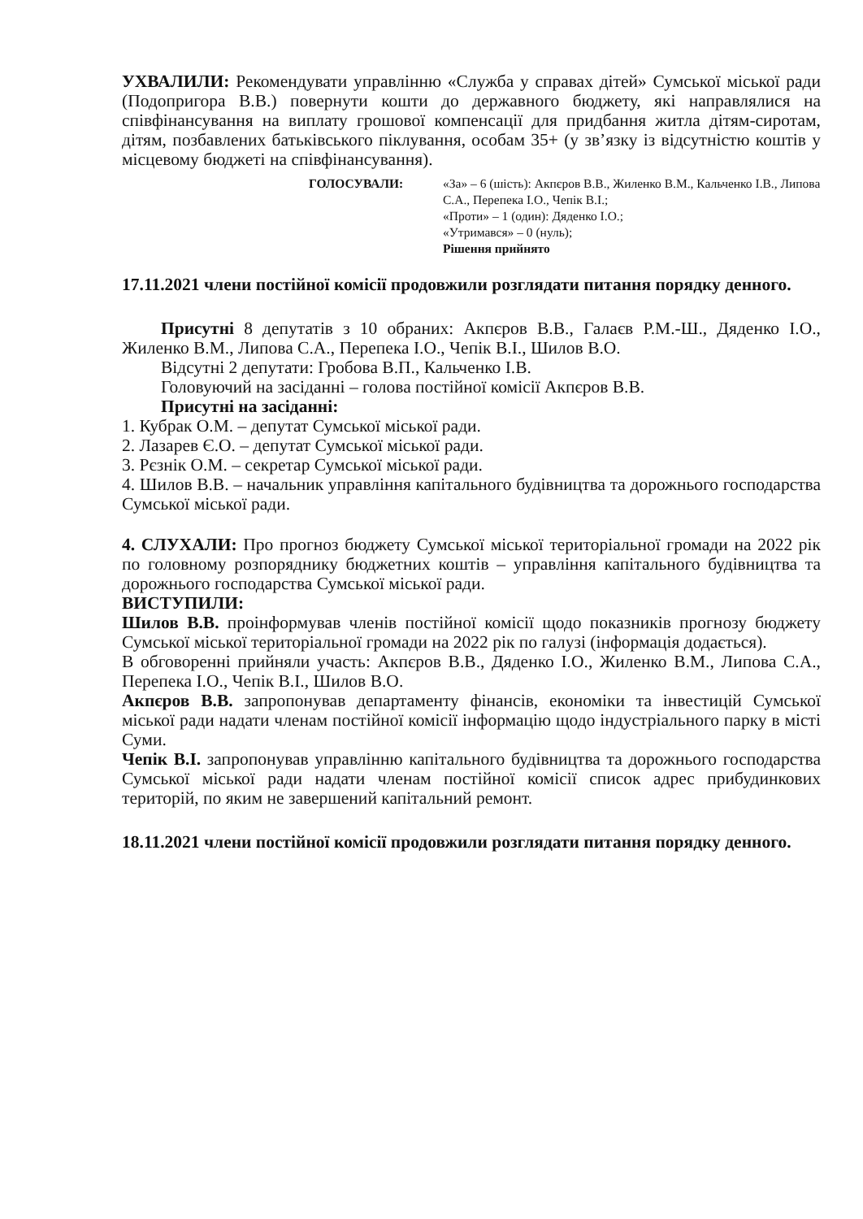УХВАЛИЛИ: Рекомендувати управлінню «Служба у справах дітей» Сумської міської ради (Подопригора В.В.) повернути кошти до державного бюджету, які направлялися на співфінансування на виплату грошової компенсації для придбання житла дітям-сиротам, дітям, позбавлених батьківського піклування, особам 35+ (у зв’язку із відсутністю коштів у місцевому бюджеті на співфінансування).
ГОЛОСУВАЛИ: «За» – 6 (шість): Акпєров В.В., Жиленко В.М., Кальченко І.В., Липова С.А., Перепека І.О., Чепік В.І.;
«Проти» – 1 (один): Дяденко І.О.;
«Утримався» – 0 (нуль);
Рішення прийнято
17.11.2021 члени постійної комісії продовжили розглядати питання порядку денного.
Присутні 8 депутатів з 10 обраних: Акпєров В.В., Галаєв Р.М.-Ш., Дяденко І.О., Жиленко В.М., Липова С.А., Перепека І.О., Чепік В.І., Шилов В.О.
Відсутні 2 депутати: Гробова В.П., Кальченко І.В.
Головуючий на засіданні – голова постійної комісії Акпєров В.В.
Присутні на засіданні:
1. Кубрак О.М. – депутат Сумської міської ради.
2. Лазарев Є.О. – депутат Сумської міської ради.
3. Рєзнік О.М. – секретар Сумської міської ради.
4. Шилов В.В. – начальник управління капітального будівництва та дорожнього господарства Сумської міської ради.
4. СЛУХАЛИ: Про прогноз бюджету Сумської міської територіальної громади на 2022 рік по головному розпоряднику бюджетних коштів – управління капітального будівництва та дорожнього господарства Сумської міської ради.
ВИСТУПИЛИ:
Шилов В.В. проінформував членів постійної комісії щодо показників прогнозу бюджету Сумської міської територіальної громади на 2022 рік по галузі (інформація додається).
В обговоренні прийняли участь: Акпєров В.В., Дяденко І.О., Жиленко В.М., Липова С.А., Перепека І.О., Чепік В.І., Шилов В.О.
Акпєров В.В. запропонував департаменту фінансів, економіки та інвестицій Сумської міської ради надати членам постійної комісії інформацію щодо індустріального парку в місті Суми.
Чепік В.І. запропонував управлінню капітального будівництва та дорожнього господарства Сумської міської ради надати членам постійної комісії список адрес прибудинкових територій, по яким не завершений капітальний ремонт.
18.11.2021 члени постійної комісії продовжили розглядати питання порядку денного.